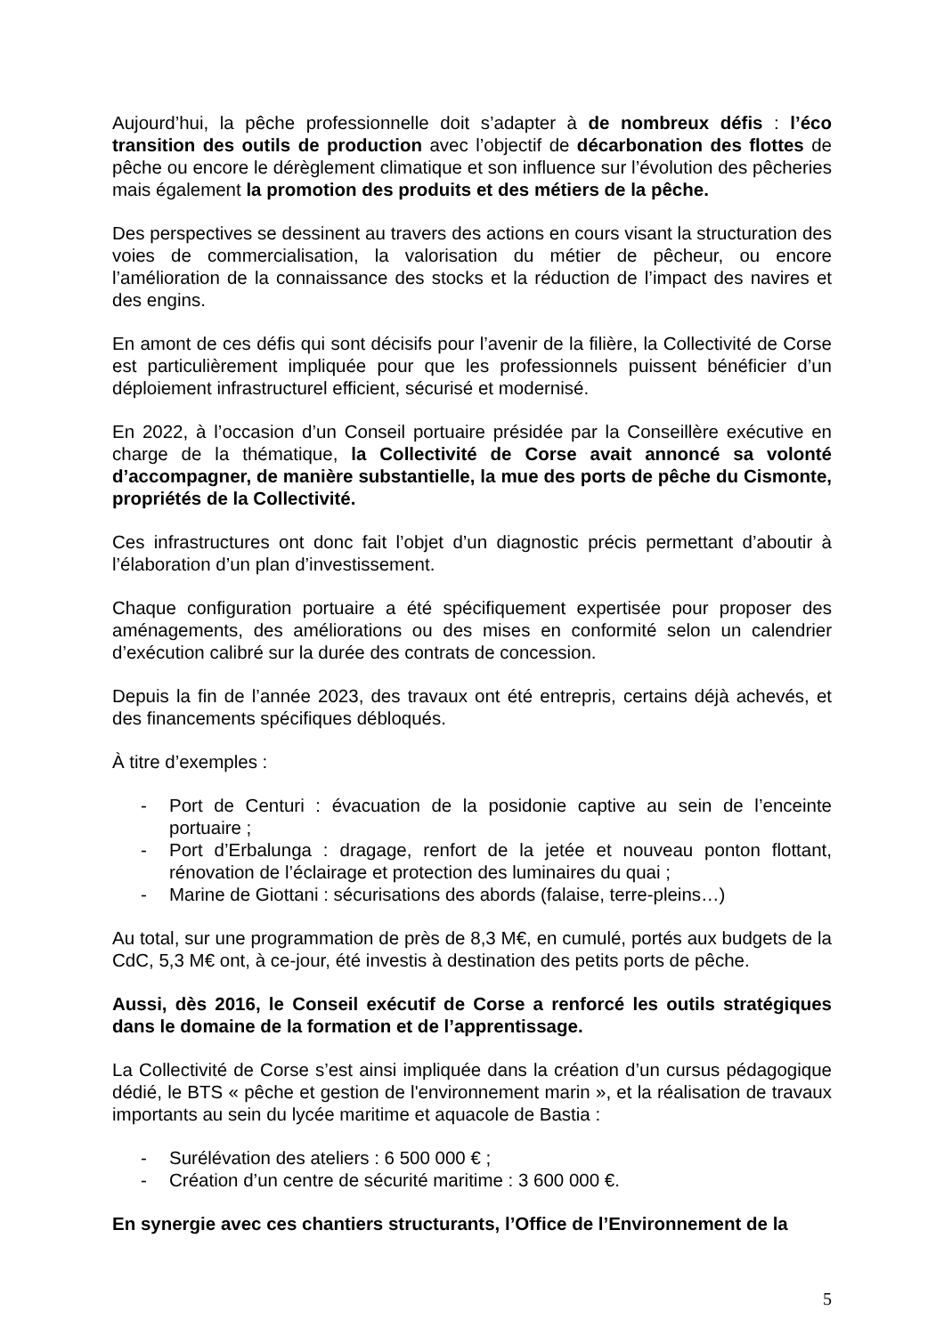Aujourd’hui, la pêche professionnelle doit s’adapter à de nombreux défis : l’éco transition des outils de production avec l’objectif de décarbonation des flottes de pêche ou encore le dérèglement climatique et son influence sur l’évolution des pêcheries mais également la promotion des produits et des métiers de la pêche.
Des perspectives se dessinent au travers des actions en cours visant la structuration des voies de commercialisation, la valorisation du métier de pêcheur, ou encore l’amélioration de la connaissance des stocks et la réduction de l’impact des navires et des engins.
En amont de ces défis qui sont décisifs pour l’avenir de la filière, la Collectivité de Corse est particulièrement impliquée pour que les professionnels puissent bénéficier d’un déploiement infrastructurel efficient, sécurisé et modernisé.
En 2022, à l’occasion d’un Conseil portuaire présidée par la Conseillère exécutive en charge de la thématique, la Collectivité de Corse avait annoncé sa volonté d’accompagner, de manière substantielle, la mue des ports de pêche du Cismonte, propriétés de la Collectivité.
Ces infrastructures ont donc fait l’objet d’un diagnostic précis permettant d’aboutir à l’élaboration d’un plan d’investissement.
Chaque configuration portuaire a été spécifiquement expertisée pour proposer des aménagements, des améliorations ou des mises en conformité selon un calendrier d’exécution calibré sur la durée des contrats de concession.
Depuis la fin de l’année 2023, des travaux ont été entrepris, certains déjà achevés, et des financements spécifiques débloqués.
À titre d’exemples :
- Port de Centuri : évacuation de la posidonie captive au sein de l’enceinte portuaire ;
- Port d’Erbalunga : dragage, renfort de la jetée et nouveau ponton flottant, rénovation de l’éclairage et protection des luminaires du quai ;
- Marine de Giottani : sécurisations des abords (falaise, terre-pleins…)
Au total, sur une programmation de près de 8,3 M€, en cumulé, portés aux budgets de la CdC, 5,3 M€ ont, à ce-jour, été investis à destination des petits ports de pêche.
Aussi, dès 2016, le Conseil exécutif de Corse a renforcé les outils stratégiques dans le domaine de la formation et de l’apprentissage.
La Collectivité de Corse s’est ainsi impliquée dans la création d’un cursus pédagogique dédié, le BTS « pêche et gestion de l'environnement marin », et la réalisation de travaux importants au sein du lycée maritime et aquacole de Bastia :
- Surélévation des ateliers : 6 500 000 € ;
- Création d’un centre de sécurité maritime : 3 600 000 €.
En synergie avec ces chantiers structurants, l’Office de l’Environnement de la
5